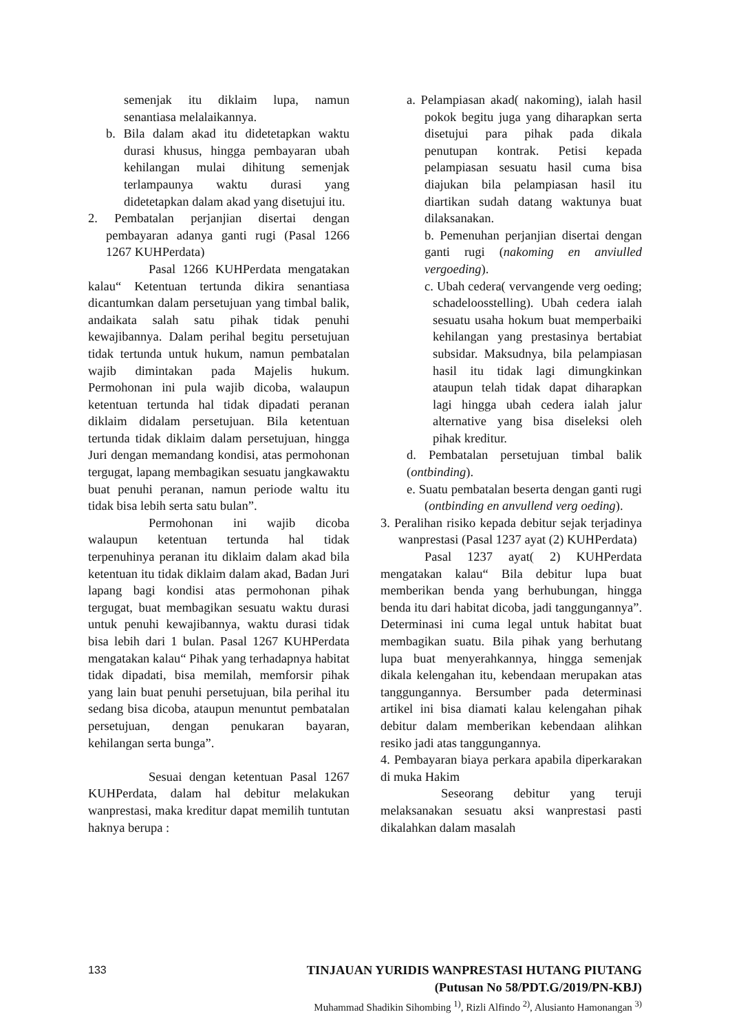semenjak itu diklaim lupa, namun senantiasa melalaikannya.
b. Bila dalam akad itu didetetapkan waktu durasi khusus, hingga pembayaran ubah kehilangan mulai dihitung semenjak terlampaunya waktu durasi yang didetetapkan dalam akad yang disetujui itu.
2. Pembatalan perjanjian disertai dengan pembayaran adanya ganti rugi (Pasal 1266 1267 KUHPerdata)
Pasal 1266 KUHPerdata mengatakan kalau“ Ketentuan tertunda dikira senantiasa dicantumkan dalam persetujuan yang timbal balik, andaikata salah satu pihak tidak penuhi kewajibannya. Dalam perihal begitu persetujuan tidak tertunda untuk hukum, namun pembatalan wajib dimintakan pada Majelis hukum. Permohonan ini pula wajib dicoba, walaupun ketentuan tertunda hal tidak dipadati peranan diklaim didalam persetujuan. Bila ketentuan tertunda tidak diklaim dalam persetujuan, hingga Juri dengan memandang kondisi, atas permohonan tergugat, lapang membagikan sesuatu jangkawaktu buat penuhi peranan, namun periode waltu itu tidak bisa lebih serta satu bulan”.
Permohonan ini wajib dicoba walaupun ketentuan tertunda hal tidak terpenuhinya peranan itu diklaim dalam akad bila ketentuan itu tidak diklaim dalam akad, Badan Juri lapang bagi kondisi atas permohonan pihak tergugat, buat membagikan sesuatu waktu durasi untuk penuhi kewajibannya, waktu durasi tidak bisa lebih dari 1 bulan. Pasal 1267 KUHPerdata mengatakan kalau“ Pihak yang terhadapnya habitat tidak dipadati, bisa memilah, memforsir pihak yang lain buat penuhi persetujuan, bila perihal itu sedang bisa dicoba, ataupun menuntut pembatalan persetujuan, dengan penukaran bayaran, kehilangan serta bunga”.
Sesuai dengan ketentuan Pasal 1267 KUHPerdata, dalam hal debitur melakukan wanprestasi, maka kreditur dapat memilih tuntutan haknya berupa :
a. Pelampiasan akad( nakoming), ialah hasil pokok begitu juga yang diharapkan serta disetujui para pihak pada dikala penutupan kontrak. Petisi kepada pelampiasan sesuatu hasil cuma bisa diajukan bila pelampiasan hasil itu diartikan sudah datang waktunya buat dilaksanakan.
b. Pemenuhan perjanjian disertai dengan ganti rugi (nakoming en anviulled vergoeding).
c. Ubah cedera( vervangende verg oeding; schadeloosstelling). Ubah cedera ialah sesuatu usaha hokum buat memperbaiki kehilangan yang prestasinya bertabiat subsidar. Maksudnya, bila pelampiasan hasil itu tidak lagi dimungkinkan ataupun telah tidak dapat diharapkan lagi hingga ubah cedera ialah jalur alternative yang bisa diseleksi oleh pihak kreditur.
d. Pembatalan persetujuan timbal balik (ontbinding).
e. Suatu pembatalan beserta dengan ganti rugi (ontbinding en anvullend verg oeding).
3. Peralihan risiko kepada debitur sejak terjadinya wanprestasi (Pasal 1237 ayat (2) KUHPerdata)
Pasal 1237 ayat( 2) KUHPerdata mengatakan kalau“ Bila debitur lupa buat memberikan benda yang berhubungan, hingga benda itu dari habitat dicoba, jadi tanggungannya”. Determinasi ini cuma legal untuk habitat buat membagikan suatu. Bila pihak yang berhutang lupa buat menyerahkannya, hingga semenjak dikala kelengahan itu, kebendaan merupakan atas tanggungannya. Bersumber pada determinasi artikel ini bisa diamati kalau kelengahan pihak debitur dalam memberikan kebendaan alihkan resiko jadi atas tanggungannya.
4. Pembayaran biaya perkara apabila diperkarakan di muka Hakim
Seseorang debitur yang teruji melaksanakan sesuatu aksi wanprestasi pasti dikalahkan dalam masalah
133 TINJAUAN YURIDIS WANPRESTASI HUTANG PIUTANG
(Putusan No 58/PDT.G/2019/PN-KBJ)
Muhammad Shadikin Sihombing <sup>1)</sup>, Rizli Alfindo <sup>2)</sup>, Alusianto Hamonangan <sup>3)</sup>